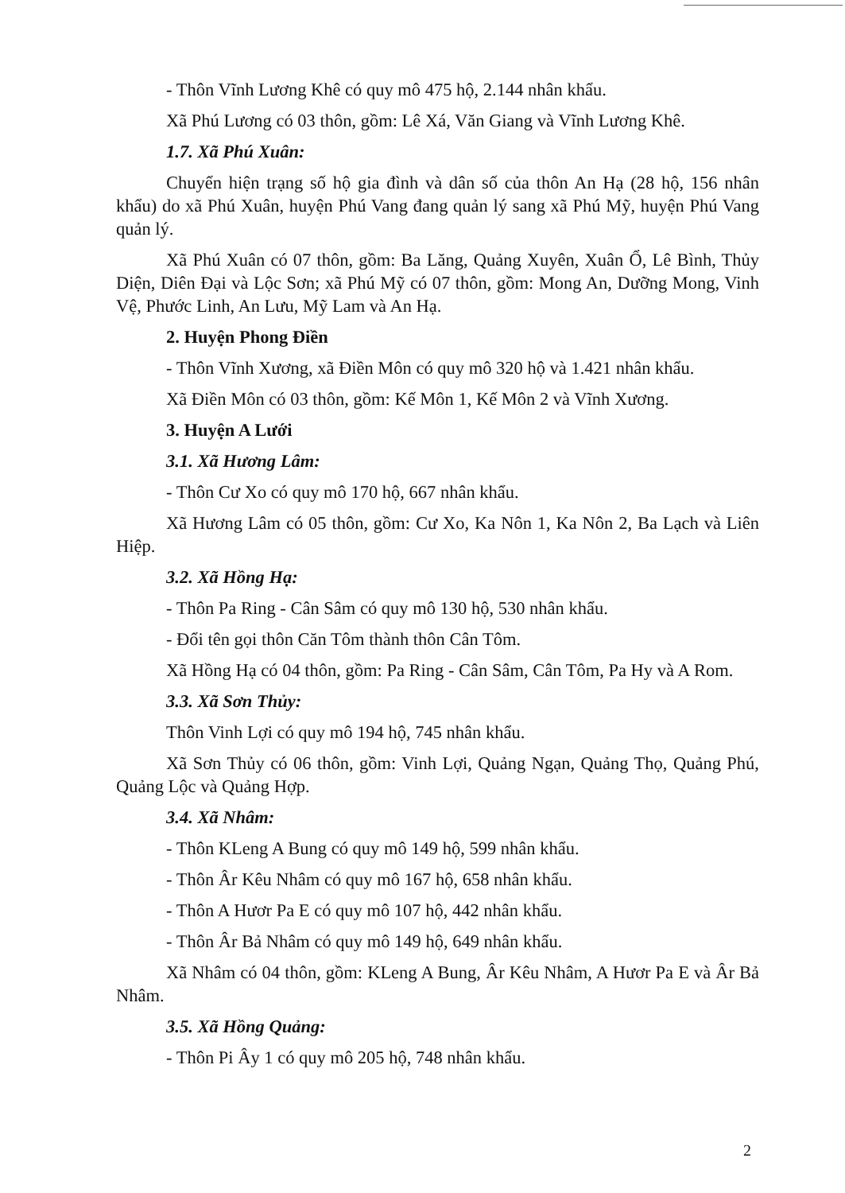- Thôn Vĩnh Lương Khê có quy mô 475 hộ, 2.144 nhân khẩu.
Xã Phú Lương có 03 thôn, gồm: Lê Xá, Văn Giang và Vĩnh Lương Khê.
1.7. Xã Phú Xuân:
Chuyển hiện trạng số hộ gia đình và dân số của thôn An Hạ (28 hộ, 156 nhân khẩu) do xã Phú Xuân, huyện Phú Vang đang quản lý sang xã Phú Mỹ, huyện Phú Vang quản lý.
Xã Phú Xuân có 07 thôn, gồm: Ba Lăng, Quảng Xuyên, Xuân Ổ, Lê Bình, Thủy Diện, Diên Đại và Lộc Sơn; xã Phú Mỹ có 07 thôn, gồm: Mong An, Dưỡng Mong, Vinh Vệ, Phước Linh, An Lưu, Mỹ Lam và An Hạ.
2. Huyện Phong Điền
- Thôn Vĩnh Xương, xã Điền Môn có quy mô 320 hộ và 1.421 nhân khẩu.
Xã Điền Môn có 03 thôn, gồm: Kế Môn 1, Kế Môn 2 và Vĩnh Xương.
3. Huyện A Lưới
3.1. Xã Hương Lâm:
- Thôn Cư Xo có quy mô 170 hộ, 667 nhân khẩu.
Xã Hương Lâm có 05 thôn, gồm: Cư Xo, Ka Nôn 1, Ka Nôn 2, Ba Lạch và Liên Hiệp.
3.2. Xã Hồng Hạ:
- Thôn Pa Ring - Cân Sâm có quy mô 130 hộ, 530 nhân khẩu.
- Đổi tên gọi thôn Căn Tôm thành thôn Cân Tôm.
Xã Hồng Hạ có 04 thôn, gồm: Pa Ring - Cân Sâm, Cân Tôm, Pa Hy và A Rom.
3.3. Xã Sơn Thủy:
Thôn Vinh Lợi có quy mô 194 hộ, 745 nhân khẩu.
Xã Sơn Thủy có 06 thôn, gồm: Vinh Lợi, Quảng Ngạn, Quảng Thọ, Quảng Phú, Quảng Lộc và Quảng Hợp.
3.4. Xã Nhâm:
- Thôn KLeng A Bung có quy mô 149 hộ, 599 nhân khẩu.
- Thôn Âr Kêu Nhâm có quy mô 167 hộ, 658 nhân khẩu.
- Thôn A Hươr Pa E có quy mô 107 hộ, 442 nhân khẩu.
- Thôn Âr Bả Nhâm có quy mô 149 hộ, 649 nhân khẩu.
Xã Nhâm có 04 thôn, gồm: KLeng A Bung, Âr Kêu Nhâm, A Hươr Pa E và Âr Bả Nhâm.
3.5. Xã Hồng Quảng:
- Thôn Pi Ây 1 có quy mô 205 hộ, 748 nhân khẩu.
2